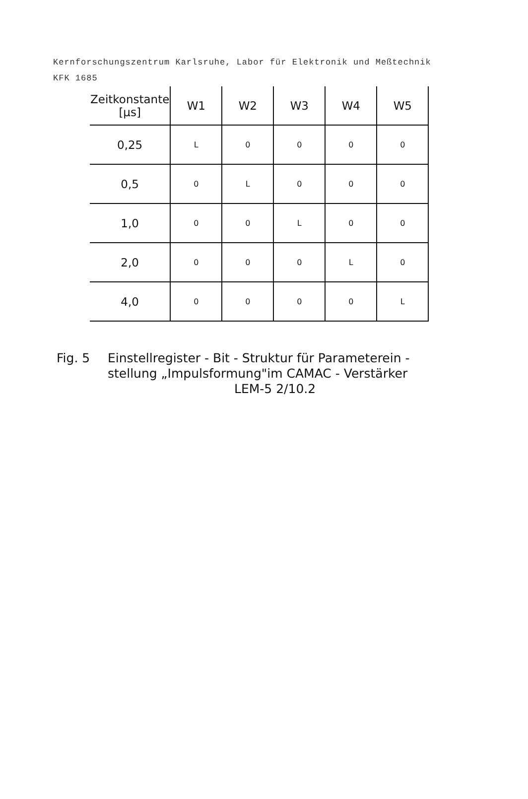Kernforschungszentrum Karlsruhe, Labor für Elektronik und Meßtechnik
KFK 1685
| Zeitkonstante [μs] | W1 | W2 | W3 | W4 | W5 |
| --- | --- | --- | --- | --- | --- |
| 0,25 | L | 0 | 0 | 0 | 0 |
| 0,5 | 0 | L | 0 | 0 | 0 |
| 1,0 | 0 | 0 | L | 0 | 0 |
| 2,0 | 0 | 0 | 0 | L | 0 |
| 4,0 | 0 | 0 | 0 | 0 | L |
Fig. 5 Einstellregister - Bit - Struktur für Parameterein -
stellung „Impulsformung"im CAMAC - Verstärker
LEM-5 2/10.2